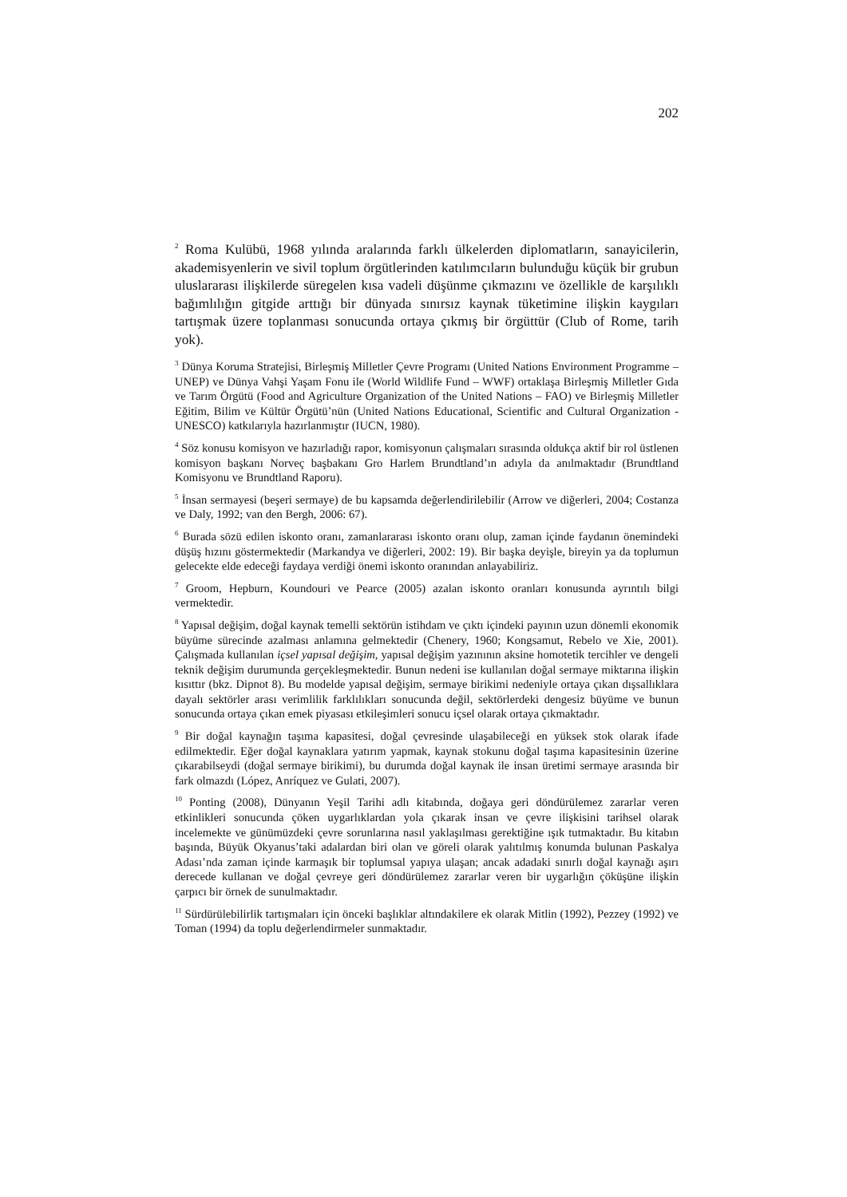202
<sup>2</sup> Roma Kulübü, 1968 yılında aralarında farklı ülkelerden diplomatların, sanayicilerin, akademisyenlerin ve sivil toplum örgütlerinden katılımcıların bulunduğu küçük bir grubun uluslararası ilişkilerde süregelen kısa vadeli düşünme çıkmazını ve özellikle de karşılıklı bağımlılığın gitgide arttığı bir dünyada sınırsız kaynak tüketimine ilişkin kaygıları tartışmak üzere toplanması sonucunda ortaya çıkmış bir örgüttür (Club of Rome, tarih yok).
<sup>3</sup> Dünya Koruma Stratejisi, Birleşmiş Milletler Çevre Programı (United Nations Environment Programme – UNEP) ve Dünya Vahşi Yaşam Fonu ile (World Wildlife Fund – WWF) ortaklaşa Birleşmiş Milletler Gıda ve Tarım Örgütü (Food and Agriculture Organization of the United Nations – FAO) ve Birleşmiş Milletler Eğitim, Bilim ve Kültür Örgütü’nün (United Nations Educational, Scientific and Cultural Organization - UNESCO) katkılarıyla hazırlanmıştır (IUCN, 1980).
<sup>4</sup> Söz konusu komisyon ve hazırladığı rapor, komisyonun çalışmaları sırasında oldukça aktif bir rol üstlenen komisyon başkanı Norveç başbakanı Gro Harlem Brundtland’ın adıyla da anılmaktadır (Brundtland Komisyonu ve Brundtland Raporu).
<sup>5</sup> İnsan sermayesi (beşeri sermaye) de bu kapsamda değerlendirilebilir (Arrow ve diğerleri, 2004; Costanza ve Daly, 1992; van den Bergh, 2006: 67).
<sup>6</sup> Burada sözü edilen iskonto oranı, zamanlararası iskonto oranı olup, zaman içinde faydanın önemindeki düşüş hızını göstermektedir (Markandya ve diğerleri, 2002: 19). Bir başka deyişle, bireyin ya da toplumun gelecekte elde edeceği faydaya verdiği önemi iskonto oranından anlayabiliriz.
<sup>7</sup> Groom, Hepburn, Koundouri ve Pearce (2005) azalan iskonto oranları konusunda ayrıntılı bilgi vermektedir.
<sup>8</sup> Yapısal değişim, doğal kaynak temelli sektörün istihdam ve çıktı içindeki payının uzun dönemli ekonomik büyüme sürecinde azalması anlamına gelmektedir (Chenery, 1960; Kongsamut, Rebelo ve Xie, 2001). Çalışmada kullanılan içsel yapısal değişim, yapısal değişim yazınının aksine homotetik tercihler ve dengeli teknik değişim durumunda gerçekleşmektedir. Bunun nedeni ise kullanılan doğal sermaye miktarına ilişkin kısıttır (bkz. Dipnot 8). Bu modelde yapısal değişim, sermaye birikimi nedeniyle ortaya çıkan dışsallıklara dayalı sektörler arası verimlilik farklılıkları sonucunda değil, sektörlerdeki dengesiz büyüme ve bunun sonucunda ortaya çıkan emek piyasası etkileşimleri sonucu içsel olarak ortaya çıkmaktadır.
<sup>9</sup> Bir doğal kaynağın taşıma kapasitesi, doğal çevresinde ulaşabileceği en yüksek stok olarak ifade edilmektedir. Eğer doğal kaynaklara yatırım yapmak, kaynak stokunu doğal taşıma kapasitesinin üzerine çıkarabilseydi (doğal sermaye birikimi), bu durumda doğal kaynak ile insan üretimi sermaye arasında bir fark olmazdı (López, Anríquez ve Gulati, 2007).
<sup>10</sup> Ponting (2008), Dünyanın Yeşil Tarihi adlı kitabında, doğaya geri döndürülemez zararlar veren etkinlikleri sonucunda çöken uygarlıklardan yola çıkarak insan ve çevre ilişkisini tarihsel olarak incelemekte ve günümüzdeki çevre sorunlarına nasıl yaklaşılması gerektiğine ışık tutmaktadır. Bu kitabın başında, Büyük Okyanus’taki adalardan biri olan ve göreli olarak yalıtılmış konumda bulunan Paskalya Adası’nda zaman içinde karmaşık bir toplumsal yapıya ulaşan; ancak adadaki sınırlı doğal kaynağı aşırı derecede kullanan ve doğal çevreye geri döndürülemez zararlar veren bir uygarlığın çöküşüne ilişkin çarpıcı bir örnek de sunulmaktadır.
<sup>11</sup> Sürdürülebilirlik tartışmaları için önceki başlıklar altındakilere ek olarak Mitlin (1992), Pezzey (1992) ve Toman (1994) da toplu değerlendirmeler sunmaktadır.